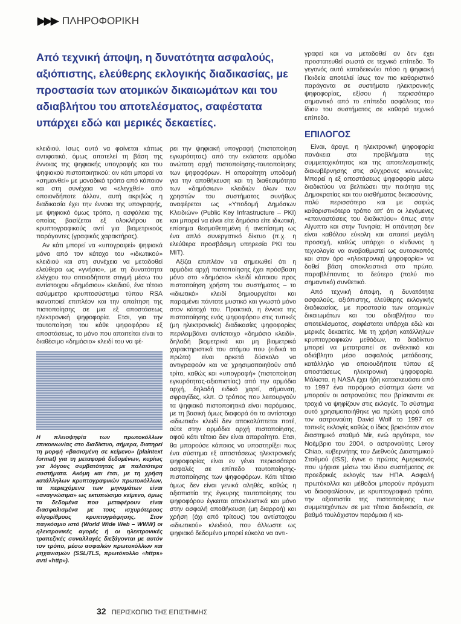▶▶▶ ΠΛΗΡΟΦΟΡΙΚΗ
Από τεχνική άποψη, η δυνατότητα ασφαλούς, αξιόπιστης, ελεύθερης εκλογικής διαδικασίας, με προστασία των ατομικών δικαιωμάτων και του αδιαβλήτου του αποτελέσματος, σαφέστατα υπάρχει εδώ και μερικές δεκαετίες.
κλειδιού. Ισως αυτό να φαίνεται κάπως αντιφατικό, όμως αποτελεί τη βάση της έννοιας της ψηφιακής υπογραφής και του ψηφιακού πιστοποιητικού: αν κάτι μπορεί να «σημανθεί» με μοναδικό τρόπο από κάποιον και στη συνέχεια να «ελεγχθεί» από οποιονδήποτε άλλον, αυτή ακριβώς η διαδικασία έχει την έννοια της υπογραφής, με ψηφιακό όμως τρόπο, η ασφάλεια της οποίας βασίζεται εξ ολοκλήρου σε κρυπτογραφικούς αντί για βιομετρικούς παράγοντες (γραφικός χαρακτήρας).
Αν κάτι μπορεί να «υπογραφεί» ψηφιακά μόνο από τον κάτοχο του «ιδιωτικού» κλειδιού και στη συνέχεια να μεταδοθεί ελεύθερα ως «γνήσιο», με τη δυνατότητα ελέγχου του οποιαδήποτε στιγμή μέσω του αντίστοιχου «δημόσιου» κλειδιού, ένα τέτοιο ασύμμετρο κρυπτοσύστημα τύπου RSA ικανοποιεί επιπλέον και την απαίτηση της πιστοποίησης σε μια εξ αποστάσεως ηλεκτρονική ψηφοφορία. Ετσι, για την ταυτοποίηση του κάθε ψηφοφόρου εξ αποστάσεως, το μόνο που απαιτείται είναι το διαθέσιμο «δημόσιο» κλειδί του να φέ-
Η πλειοψηφία των πρωτοκόλλων επικοινωνίας στο διαδίκτυο, σήμερα, διατηρεί τη μορφή «βασισμένη σε κείμενο» (plaintext format) για τη μεταφορά δεδομένων, κυρίως για λόγους συμβατότητας με παλαιότερα συστήματα. Ακόμη και έτσι, με τη χρήση κατάλληλων κρυπτογραφικών πρωτοκόλλων, τα περιεχόμενα των μηνυμάτων είναι «αναγνώσιμα» ως εκτυπώσιμο κείμενο, όμως τα δεδομένα που μεταφέρουν είναι διασφαλισμένα με τους ισχυρότερους αλγορίθμους κρυπτογράφησης. Στον παγκόσμιο ιστό (World Wide Web – WWW) οι ηλεκτρονικές αγορές ή οι ηλεκτρονικές τραπεζικές συναλλαγές διεξάγονται με αυτόν τον τρόπο, μέσω ασφαλών πρωτοκόλλων και μηχανισμών (SSL/TLS, πρωτόκολλο «https» αντί «http»).
ρει την ψηφιακή υπογραφή (πιστοποίηση εγκυρότητας) από την εκάστοτε αρμόδια ανώτατη αρχή πιστοποίησης-ταυτοποίησης των ψηφοφόρων. Η απαραίτητη υποδομή για την αποθήκευση και τη διαθεσιμότητα των «δημόσιων» κλειδιών όλων των χρηστών του συστήματος συνήθως αναφέρεται ως «Υποδομή Δημόσιων Κλειδιών» (Public Key Infrastructure – PKI) και μπορεί να είναι είτε δημόσια είτε ιδιωτική, επίσημα θεσμοθετημένη ή ανεπίσημη ως ένα απλό συνεργατικό δίκτυο (π.χ. η ελεύθερα προσβάσιμη υπηρεσία PKI του MIT).
Αξίζει επιπλέον να σημειωθεί ότι η αρμόδια αρχή πιστοποίησης έχει πρόσβαση μόνο στο «δημόσιο» κλειδί κάποιου προς πιστοποίηση χρήστη του συστήματος – το «ιδιωτικό» κλειδί δημιουργείται και παραμένει πάντοτε μυστικό και γνωστό μόνο στον κάτοχό του. Πρακτικά, η έννοια της πιστοποίησης ενός ψηφοφόρου στις τυπικές (μη ηλεκτρονικές) διαδικασίες ψηφοφορίας περιλαμβάνει αντίστοιχο «δημόσιο κλειδί», δηλαδή βιομετρικά και μη βιομετρικά χαρακτηριστικά του ατόμου που (ειδικά τα πρώτα) είναι αρκετά δύσκολο να αντιγραφούν και να χρησιμοποιηθούν από τρίτο, καθώς και «υπογραφή» (πιστοποίηση εγκυρότητας-αξιοπιστίας) από την αρμόδια αρχή, δηλαδή ειδικό χαρτί, σήμανση, σφραγίδες, κλπ. Ο τρόπος που λειτουργούν τα ψηφιακά πιστοποιητικά είναι παρόμοιος, με τη βασική όμως διαφορά ότι το αντίστοιχο «ιδιωτικό» κλειδί δεν αποκαλύπτεται ποτέ, ούτε στην αρμόδια αρχή πιστοποίησης, αφού κάτι τέτοιο δεν είναι απαραίτητο. Ετσι, θα μπορούσε κάποιος να υποστηρίξει πως ένα σύστημα εξ αποστάσεως ηλεκτρονικής ψηφοφορίας είναι εν γένει περισσότερο ασφαλές σε επίπεδο ταυτοποίησης-πιστοποίησης των ψηφοφόρων. Κάτι τέτοιο όμως δεν είναι γενικά αληθές, καθώς η αξιοπιστία της έγκυρης ταυτοποίησης του ψηφοφόρου έγκειται αποκλειστικά και μόνο στην ασφαλή αποθήκευση (μη διαρροή) και χρήση (όχι από τρίτους) του αντίστοιχου «ιδιωτικού» κλειδιού, που άλλωστε ως ψηφιακό δεδομένο μπορεί εύκολα να αντι-
γραφεί και να μεταδοθεί αν δεν έχει προστατευθεί σωστά σε τεχνικό επίπεδο. Το γεγονός αυτό καταδεικνύει πόσο η ψηφιακή Παιδεία αποτελεί ίσως τον πιο καθοριστικό παράγοντα σε συστήματα ηλεκτρονικής ψηφοφορίας, εξίσου ή περισσότερο σημαντικό από το επίπεδο ασφάλειας του ίδιου του συστήματος σε καθαρά τεχνικό επίπεδο.
ΕΠΙΛΟΓΟΣ
Είναι, άραγε, η ηλεκτρονική ψηφοφορία πανάκεια στα προβλήματα της συμμετοχικότητας και της αποτελεσματικής διακυβέρνησης στις σύγχρονες κοινωνίες; Μπορεί η εξ αποστάσεως ψηφοφορία μέσω διαδικτύου να βελτιώσει την ποιότητα της Δημοκρατίας και του αισθήματος δικαιοσύνης, πολύ περισσότερο και με σαφώς καθοριστικότερο τρόπο απ' ότι οι λεγόμενες «επαναστάσεις του διαδικτύου» όπως στην Αίγυπτο και στην Τυνησία; Η απάντηση δεν είναι καθόλου εύκολη και απαιτεί μεγάλη προσοχή, καθώς υπάρχει ο κίνδυνος η τεχνολογία να αναβαθμιστεί ως αυτοσκοπός και στον όρο «ηλεκτρονική ψηφοφορία» να δοθεί βάση αποκλειστικά στο πρώτο, παραβλέποντας το δεύτερο (πολύ πιο σημαντικό) συνθετικό.
Από τεχνική άποψη, η δυνατότητα ασφαλούς, αξιόπιστης, ελεύθερης εκλογικής διαδικασίας, με προστασία των ατομικών δικαιωμάτων και του αδιαβλήτου του αποτελέσματος, σαφέστατα υπάρχει εδώ και μερικές δεκαετίες. Με τη χρήση κατάλληλων κρυπτογραφικών μεθόδων, το διαδίκτυο μπορεί να μετατραπεί σε ανθεκτικό και αδιάβλητο μέσο ασφαλούς μετάδοσης, κατάλληλο για οποιουδήποτε τύπου εξ αποστάσεως ηλεκτρονική ψηφοφορία. Μάλιστα, η NASA έχει ήδη κατασκευάσει από το 1997 ένα παρόμοιο σύστημα ώστε να μπορούν οι αστροναύτες που βρίσκονται σε τροχιά να ψηφίζουν στις εκλογές. Το σύστημα αυτό χρησιμοποιήθηκε για πρώτη φορά από τον αστροναύτη David Wolf το 1997 σε τοπικές εκλογές καθώς ο ίδιος βρισκόταν στον διαστημικό σταθμό Mir, ενώ αργότερα, τον Νοέμβριο του 2004, ο αστροναύτης Leroy Chiao, κυβερνήτης του Διεθνούς Διαστημικού Σταθμού (ISS), έγινε ο πρώτος Αμερικανός που ψήφισε μέσω του ίδιου συστήματος σε προεδρικές εκλογές των ΗΠΑ. Ασφαλή πρωτόκολλα και μέθοδοι μπορούν πράγματι να διασφαλίσουν, με κρυπτογραφικό τρόπο, την αξιοπιστία της πιστοποίησης των συμμετεχόντων σε μια τέτοια διαδικασία, σε βαθμό τουλάχιστον παρόμοιο ή κα-
32 ΠΕΡΙΣΚΟΠΙΟ ΤΗΣ ΕΠΙΣΤΗΜΗΣ